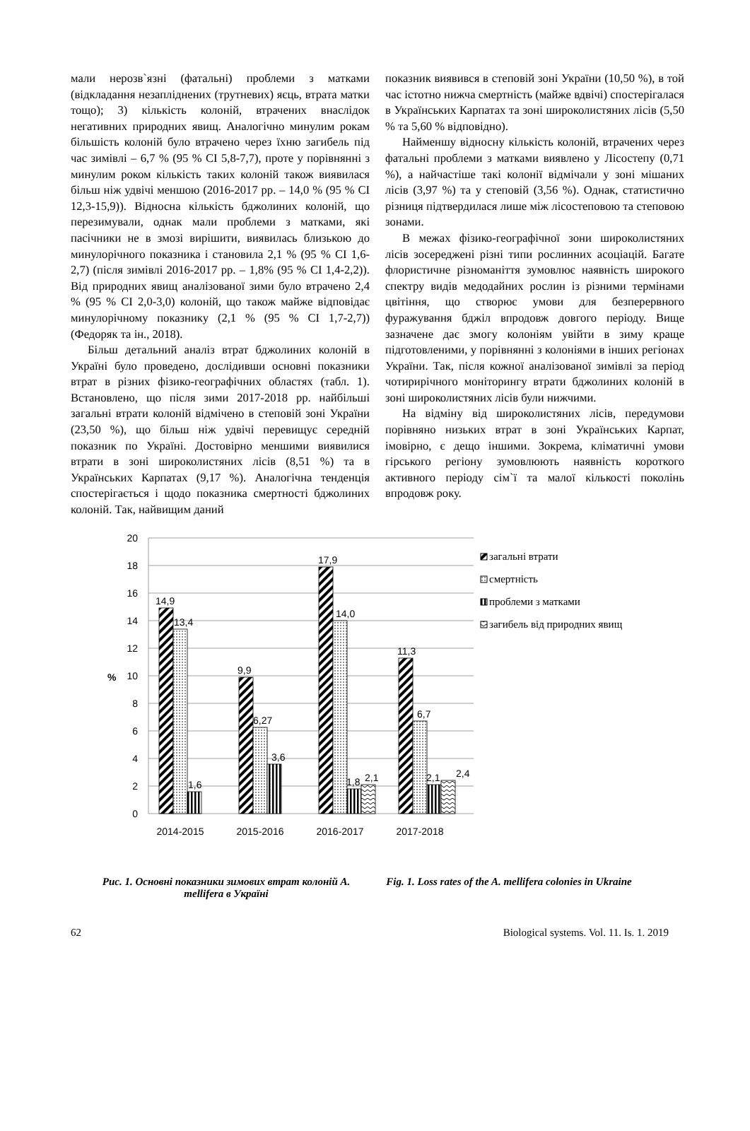мали нерозв`язні (фатальні) проблеми з матками (відкладання незапліднених (трутневих) яєць, втрата матки тощо); 3) кількість колоній, втрачених внаслідок негативних природних явищ. Аналогічно минулим рокам більшість колоній було втрачено через їхню загибель під час зимівлі – 6,7 % (95 % CI 5,8-7,7), проте у порівнянні з минулим роком кількість таких колоній також виявилася більш ніж удвічі меншою (2016-2017 рр. – 14,0 % (95 % CI 12,3-15,9)). Відносна кількість бджолиних колоній, що перезимували, однак мали проблеми з матками, які пасічники не в змозі вирішити, виявилась близькою до минулорічного показника і становила 2,1 % (95 % CI 1,6-2,7) (після зимівлі 2016-2017 рр. – 1,8% (95 % CI 1,4-2,2)). Від природних явищ аналізованої зими було втрачено 2,4 % (95 % CI 2,0-3,0) колоній, що також майже відповідає минулорічному показнику (2,1 % (95 % CI 1,7-2,7)) (Федоряк та ін., 2018).
Більш детальний аналіз втрат бджолиних колоній в Україні було проведено, дослідивши основні показники втрат в різних фізико-географічних областях (табл. 1). Встановлено, що після зими 2017-2018 рр. найбільші загальні втрати колоній відмічено в степовій зоні України (23,50 %), що більш ніж удвічі перевищує середній показник по Україні. Достовірно меншими виявилися втрати в зоні широколистяних лісів (8,51 %) та в Українських Карпатах (9,17 %). Аналогічна тенденція спостерігається і щодо показника смертності бджолиних колоній. Так, найвищим даний
показник виявився в степовій зоні України (10,50 %), в той час істотно нижча смертність (майже вдвічі) спостерігалася в Українських Карпатах та зоні широколистяних лісів (5,50 % та 5,60 % відповідно).
Найменшу відносну кількість колоній, втрачених через фатальні проблеми з матками виявлено у Лісостепу (0,71 %), а найчастіше такі колонії відмічали у зоні мішаних лісів (3,97 %) та у степовій (3,56 %). Однак, статистично різниця підтвердилася лише між лісостеповою та степовою зонами.
В межах фізико-географічної зони широколистяних лісів зосереджені різні типи рослинних асоціацій. Багате флористичне різноманіття зумовлює наявність широкого спектру видів медодайних рослин із різними термінами цвітіння, що створює умови для безперервного фуражування бджіл впродовж довгого періоду. Вище зазначене дає змогу колоніям увійти в зиму краще підготовленими, у порівнянні з колоніями в інших регіонах України. Так, після кожної аналізованої зимівлі за період чотирирічного моніторингу втрати бджолиних колоній в зоні широколистяних лісів були нижчими.
На відміну від широколистяних лісів, передумови порівняно низьких втрат в зоні Українських Карпат, імовірно, є дещо іншими. Зокрема, кліматичні умови гірського регіону зумовлюють наявність короткого активного періоду сім`ї та малої кількості поколінь впродовж року.
20
18
16
14
12
10
8
6
4
2
0
%
14,9
13,4
1,6
9,9
6,27
3,6
17,9
14,0
1,8
2,1
11,3
6,7
2,1
2,4
2014-2015
2015-2016
2016-2017
2017-2018
загальні втрати
смертність
проблеми з матками
загибель від природних явищ
Рис. 1. Основні показники зимових втрат колоній A. mellifera в Україні
Fig. 1. Loss rates of the A. mellifera colonies in Ukraine
62 Biological systems. Vol. 11. Is. 1. 2019